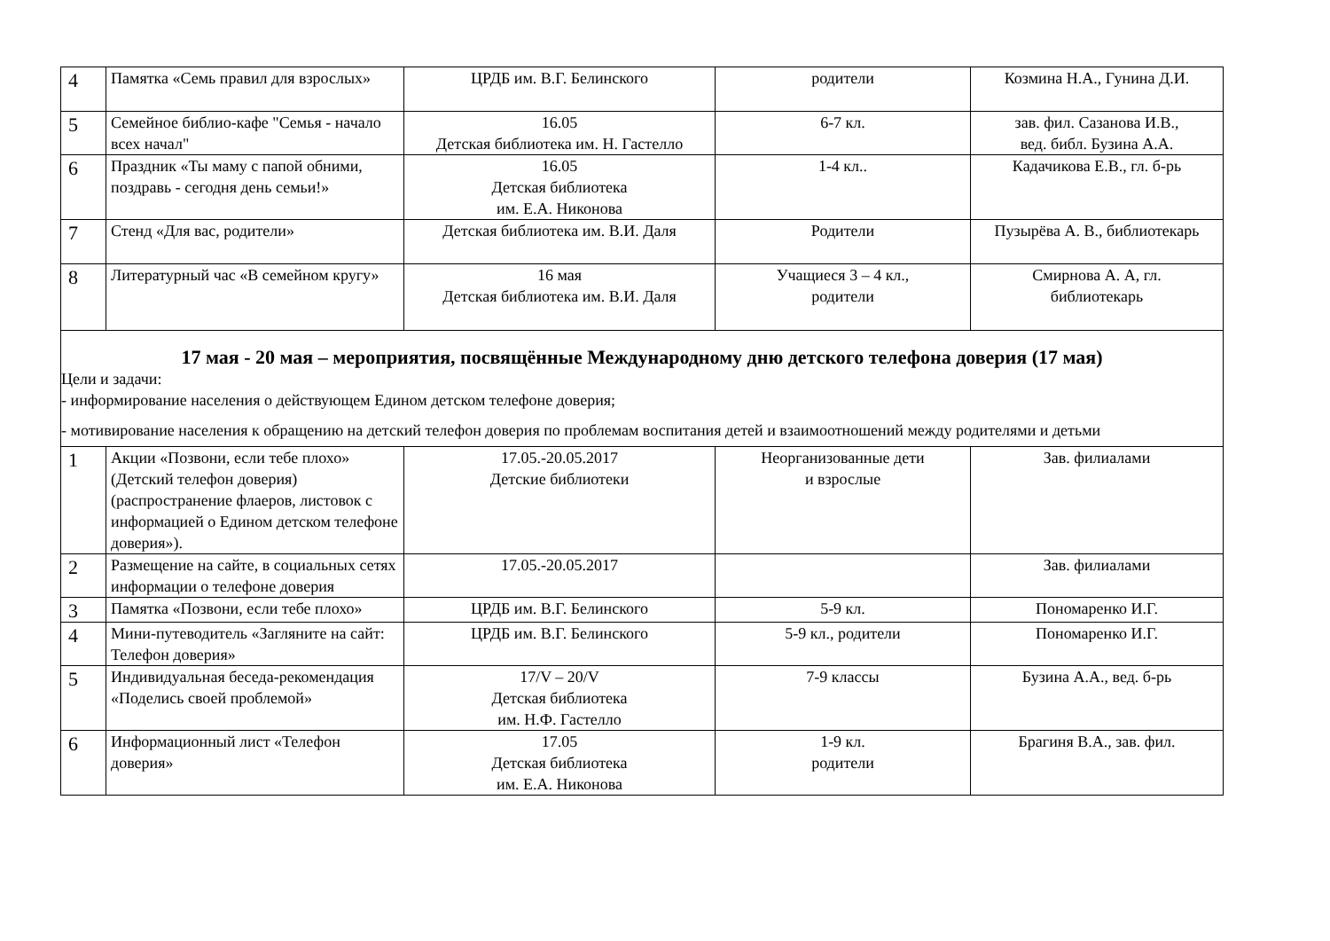| 4 | Памятка «Семь правил для взрослых» | ЦРДБ им. В.Г. Белинского | родители | Козмина Н.А., Гунина Д.И. |
| 5 | Семейное библио-кафе "Семья - начало всех начал" | 16.05 Детская библиотека им. Н. Гастелло | 6-7 кл. | зав. фил. Сазанова И.В., вед. библ. Бузина А.А. |
| 6 | Праздник «Ты маму с папой обними, поздравь - сегодня день семьи!» | 16.05 Детская библиотека им. Е.А. Никонова | 1-4 кл.. | Кадачикова Е.В., гл. б-рь |
| 7 | Стенд «Для вас, родители» | Детская библиотека им. В.И. Даля | Родители | Пузырёва А. В., библиотекарь |
| 8 | Литературный час «В семейном кругу» | 16 мая Детская библиотека им. В.И. Даля | Учащиеся 3 – 4 кл., родители | Смирнова А. А, гл. библиотекарь |
| 17 мая - 20 мая – мероприятия, посвящённые Международному дню детского телефона доверия (17 мая) Цели и задачи: - информирование населения о действующем Едином детском телефоне доверия; - мотивирование населения к обращению на детский телефон доверия по проблемам воспитания детей и взаимоотношений между родителями и детьми | | | | |
| 1 | Акции «Позвони, если тебе плохо» (Детский телефон доверия) (распространение флаеров, листовок с информацией о Едином детском телефоне доверия»). | 17.05.-20.05.2017 Детские библиотеки | Неорганизованные дети и взрослые | Зав. филиалами |
| 2 | Размещение на сайте, в социальных сетях информации о телефоне доверия | 17.05.-20.05.2017 | | Зав. филиалами |
| 3 | Памятка «Позвони, если тебе плохо» | ЦРДБ им. В.Г. Белинского | 5-9 кл. | Пономаренко И.Г. |
| 4 | Мини-путеводитель «Загляните на сайт: Телефон доверия» | ЦРДБ им. В.Г. Белинского | 5-9 кл., родители | Пономаренко И.Г. |
| 5 | Индивидуальная беседа-рекомендация «Поделись своей проблемой» | 17/V – 20/V Детская библиотека им. Н.Ф. Гастелло | 7-9 классы | Бузина А.А., вед. б-рь |
| 6 | Информационный лист «Телефон доверия» | 17.05 Детская библиотека им. Е.А. Никонова | 1-9 кл. родители | Брагиня В.А., зав. фил. |